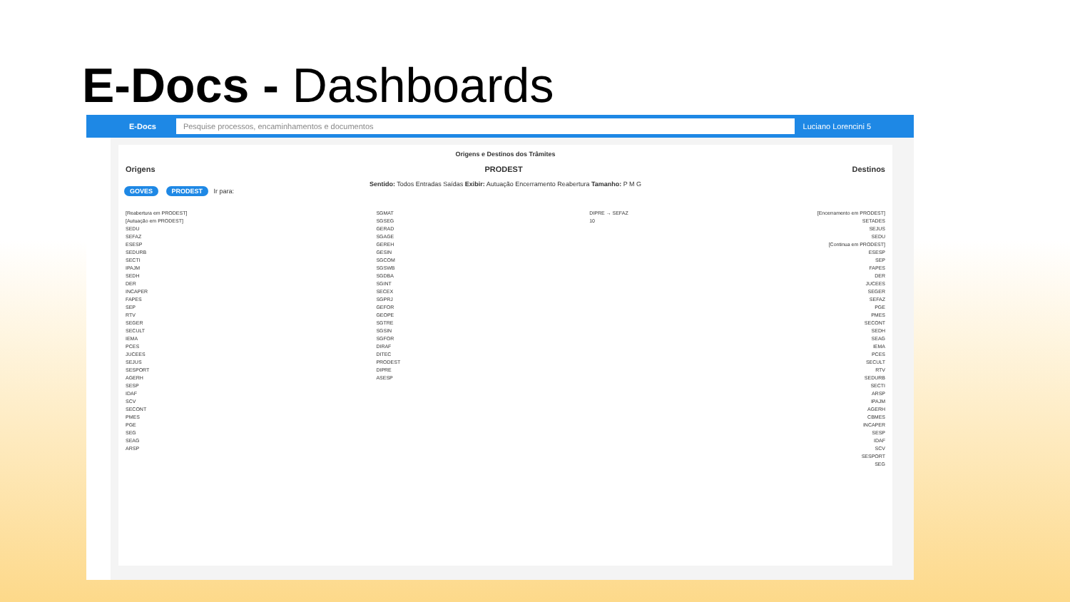E-Docs - Dashboards
E-Docs Pesquise processos, encaminhamentos e documentos Luciano Lorencini 5
Origens e Destinos dos Trâmites
Origens PRODEST Destinos
Sentido: Todos Entradas Saídas Exibir: Autuação Encerramento Reabertura Tamanho: P M G
GOVES PRODEST Ir para:
[Reabertura em PRODEST]
[Autuação em PRODEST]
SEDU
SEFAZ
ESESP
SEDURB
SECTI
IPAJM
SEDH
DER
INCAPER
FAPES
SEP
RTV
SEGER
SECULT
IEMA
PCES
JUCEES
SEJUS
SESPORT
AGERH
SESP
IDAF
SCV
SECONT
PMES
PGE
SEG
SEAG
ARSP
SGMAT
SGSEG
GERAD
SGAGE
GEREH
GESIN
SGCOM
SGSWB
SGDBA
SGINT
SECEX
SGPRJ
GEFOR
GEOPE
SGTRE
SGSIN
SGFOR
DIRAF
DITEC
PRODEST
DIPRE
ASESP
DIPRE → SEFAZ
10
[Encerramento em PRODEST]
SETADES
SEJUS
SEDU
[Continua em PRODEST]
ESESP
SEP
FAPES
DER
JUCEES
SEGER
SEFAZ
PGE
PMES
SECONT
SEDH
SEAG
IEMA
PCES
SECULT
RTV
SEDURB
SECTI
ARSP
IPAJM
AGERH
CBMES
INCAPER
SESP
IDAF
SCV
SESPORT
SEG